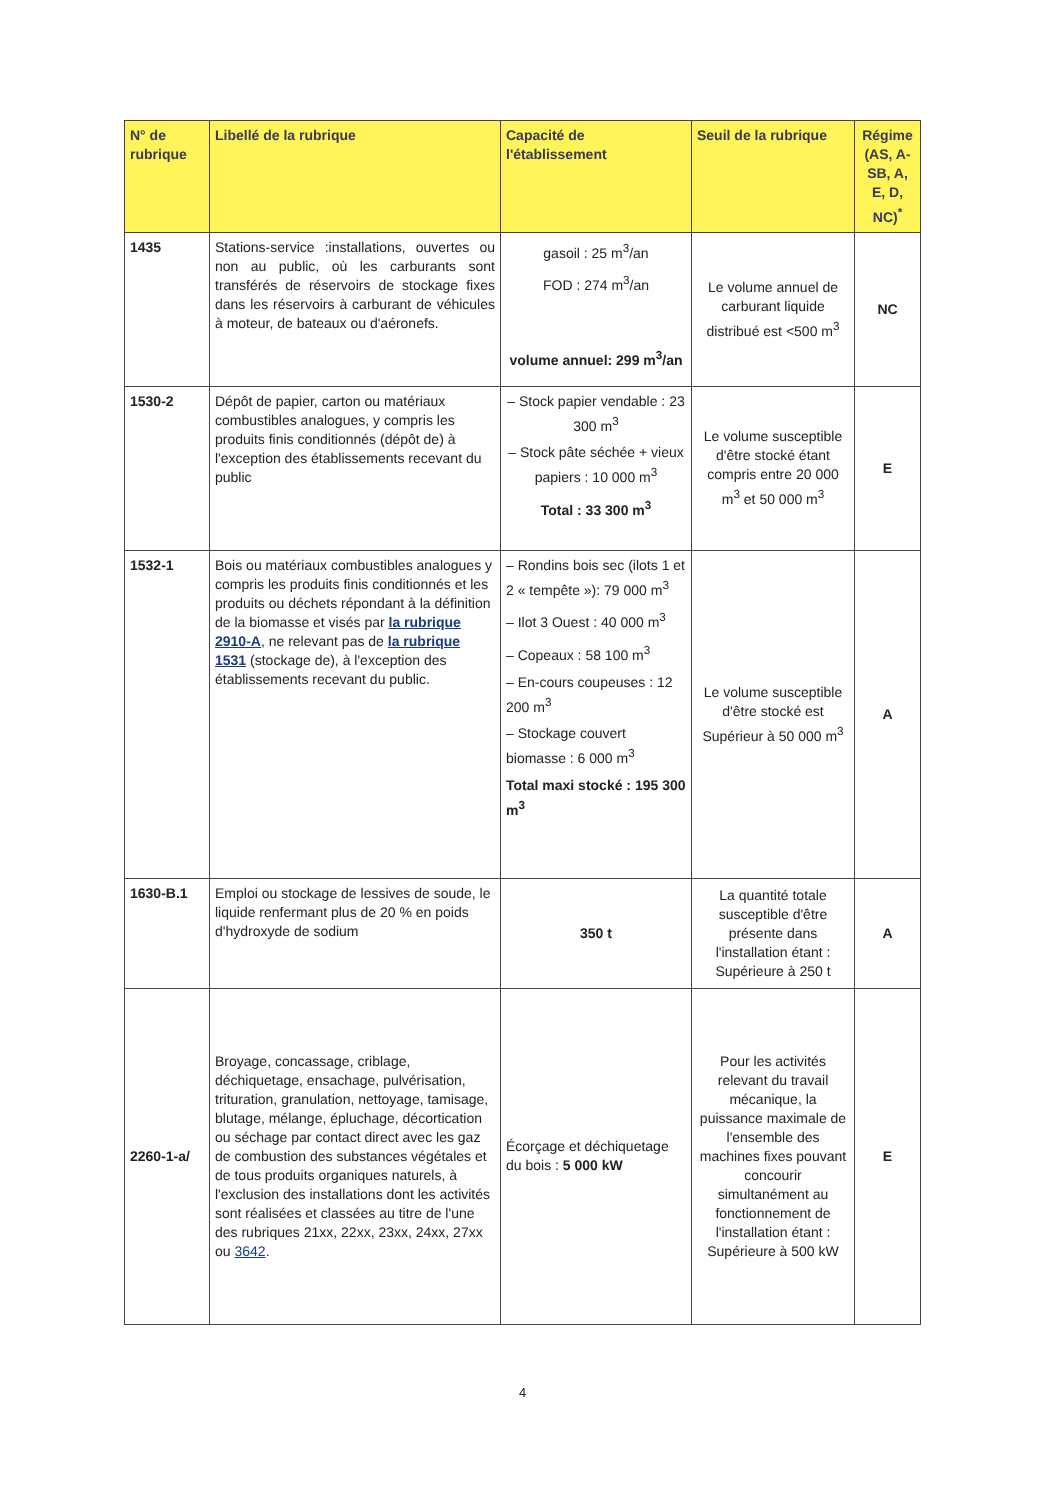| N° de rubrique | Libellé de la rubrique | Capacité de l'établissement | Seuil de la rubrique | Régime (AS, A-SB, A, E, D, NC)<sup>*</sup> |
| --- | --- | --- | --- | --- |
| 1435 | Stations-service :installations, ouvertes ou non au public, où les carburants sont transférés de réservoirs de stockage fixes dans les réservoirs à carburant de véhicules à moteur, de bateaux ou d'aéronefs. | gasoil : 25 m<sup>3</sup>/an FOD : 274 m<sup>3</sup>/an volume annuel: 299 m<sup>3</sup>/an | Le volume annuel de carburant liquide distribué est <500 m<sup>3</sup> | NC |
| 1530-2 | Dépôt de papier, carton ou matériaux combustibles analogues, y compris les produits finis conditionnés (dépôt de) à l'exception des établissements recevant du public | – Stock papier vendable : 23 300 m<sup>3</sup> – Stock pâte séchée + vieux papiers : 10 000 m<sup>3</sup> Total : 33 300 m<sup>3</sup> | Le volume susceptible d'être stocké étant compris entre 20 000 m<sup>3</sup> et 50 000 m<sup>3</sup> | E |
| 1532-1 | Bois ou matériaux combustibles analogues y compris les produits finis conditionnés et les produits ou déchets répondant à la définition de la biomasse et visés par la rubrique 2910-A , ne relevant pas de la rubrique 1531 (stockage de), à l'exception des établissements recevant du public. | – Rondins bois sec (ilots 1 et 2 « tempête »): 79 000 m<sup>3</sup> – Ilot 3 Ouest : 40 000 m<sup>3</sup> – Copeaux : 58 100 m<sup>3</sup> – En-cours coupeuses : 12 200 m<sup>3</sup> – Stockage couvert biomasse : 6 000 m<sup>3</sup> Total maxi stocké : 195 300 m<sup>3</sup> | Le volume susceptible d'être stocké est Supérieur à 50 000 m<sup>3</sup> | A |
| 1630-B.1 | Emploi ou stockage de lessives de soude, le liquide renfermant plus de 20 % en poids d'hydroxyde de sodium | 350 t | La quantité totale susceptible d'être présente dans l'installation étant : Supérieure à 250 t | A |
| 2260-1-a/ | Broyage, concassage, criblage, déchiquetage, ensachage, pulvérisation, trituration, granulation, nettoyage, tamisage, blutage, mélange, épluchage, décortication ou séchage par contact direct avec les gaz de combustion des substances végétales et de tous produits organiques naturels, à l'exclusion des installations dont les activités sont réalisées et classées au titre de l'une des rubriques 21xx, 22xx, 23xx, 24xx, 27xx ou 3642 . | Écorçage et déchiquetage du bois : 5 000 kW | Pour les activités relevant du travail mécanique, la puissance maximale de l'ensemble des machines fixes pouvant concourir simultanément au fonctionnement de l'installation étant : Supérieure à 500 kW | E |
4